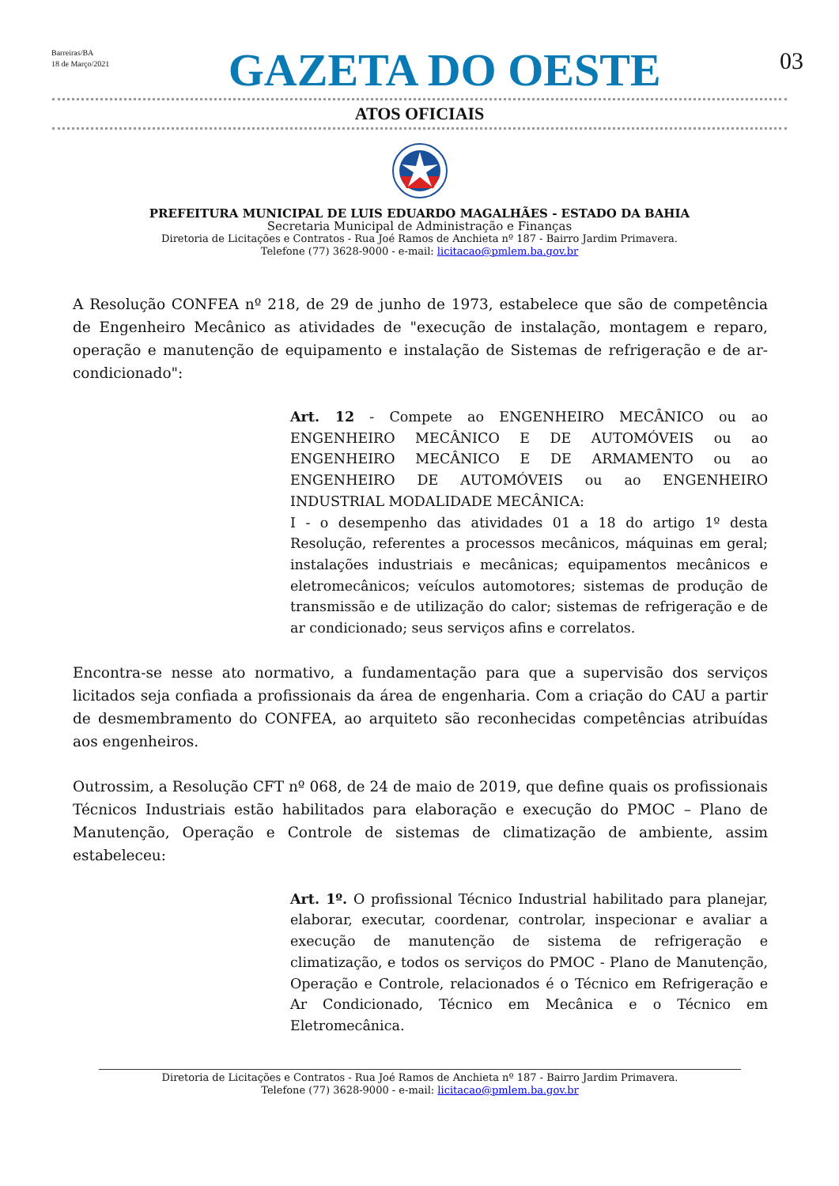Barreiras/BA
18 de Março/2021
GAZETA DO OESTE
03
ATOS OFICIAIS
PREFEITURA MUNICIPAL DE LUIS EDUARDO MAGALHÃES - ESTADO DA BAHIA
Secretaria Municipal de Administração e Finanças
Diretoria de Licitações e Contratos - Rua Joé Ramos de Anchieta nº 187 - Bairro Jardim Primavera.
Telefone (77) 3628-9000 - e-mail: licitacao@pmlem.ba.gov.br
A Resolução CONFEA nº 218, de 29 de junho de 1973, estabelece que são de competência de Engenheiro Mecânico as atividades de "execução de instalação, montagem e reparo, operação e manutenção de equipamento e instalação de Sistemas de refrigeração e de ar-condicionado":
Art. 12 - Compete ao ENGENHEIRO MECÂNICO ou ao ENGENHEIRO MECÂNICO E DE AUTOMÓVEIS ou ao ENGENHEIRO MECÂNICO E DE ARMAMENTO ou ao ENGENHEIRO DE AUTOMÓVEIS ou ao ENGENHEIRO INDUSTRIAL MODALIDADE MECÂNICA:
I - o desempenho das atividades 01 a 18 do artigo 1º desta Resolução, referentes a processos mecânicos, máquinas em geral; instalações industriais e mecânicas; equipamentos mecânicos e eletromecânicos; veículos automotores; sistemas de produção de transmissão e de utilização do calor; sistemas de refrigeração e de ar condicionado; seus serviços afins e correlatos.
Encontra-se nesse ato normativo, a fundamentação para que a supervisão dos serviços licitados seja confiada a profissionais da área de engenharia. Com a criação do CAU a partir de desmembramento do CONFEA, ao arquiteto são reconhecidas competências atribuídas aos engenheiros.
Outrossim, a Resolução CFT nº 068, de 24 de maio de 2019, que define quais os profissionais Técnicos Industriais estão habilitados para elaboração e execução do PMOC – Plano de Manutenção, Operação e Controle de sistemas de climatização de ambiente, assim estabeleceu:
Art. 1º. O profissional Técnico Industrial habilitado para planejar, elaborar, executar, coordenar, controlar, inspecionar e avaliar a execução de manutenção de sistema de refrigeração e climatização, e todos os serviços do PMOC - Plano de Manutenção, Operação e Controle, relacionados é o Técnico em Refrigeração e Ar Condicionado, Técnico em Mecânica e o Técnico em Eletromecânica.
Diretoria de Licitações e Contratos - Rua Joé Ramos de Anchieta nº 187 - Bairro Jardim Primavera.
Telefone (77) 3628-9000 - e-mail: licitacao@pmlem.ba.gov.br